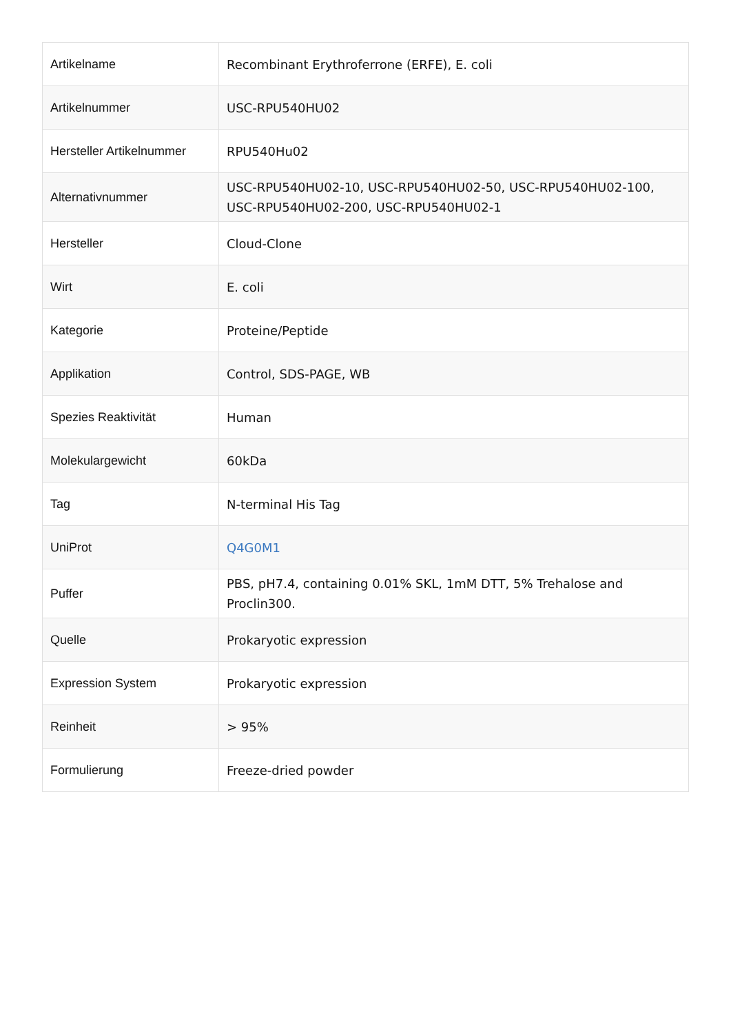| Artikelname | Recombinant Erythroferrone (ERFE), E. coli |
| Artikelnummer | USC-RPU540HU02 |
| Hersteller Artikelnummer | RPU540Hu02 |
| Alternativnummer | USC-RPU540HU02-10, USC-RPU540HU02-50, USC-RPU540HU02-100, USC-RPU540HU02-200, USC-RPU540HU02-1 |
| Hersteller | Cloud-Clone |
| Wirt | E. coli |
| Kategorie | Proteine/Peptide |
| Applikation | Control, SDS-PAGE, WB |
| Spezies Reaktivität | Human |
| Molekulargewicht | 60kDa |
| Tag | N-terminal His Tag |
| UniProt | Q4G0M1 |
| Puffer | PBS, pH7.4, containing 0.01% SKL, 1mM DTT, 5% Trehalose and Proclin300. |
| Quelle | Prokaryotic expression |
| Expression System | Prokaryotic expression |
| Reinheit | > 95% |
| Formulierung | Freeze-dried powder |